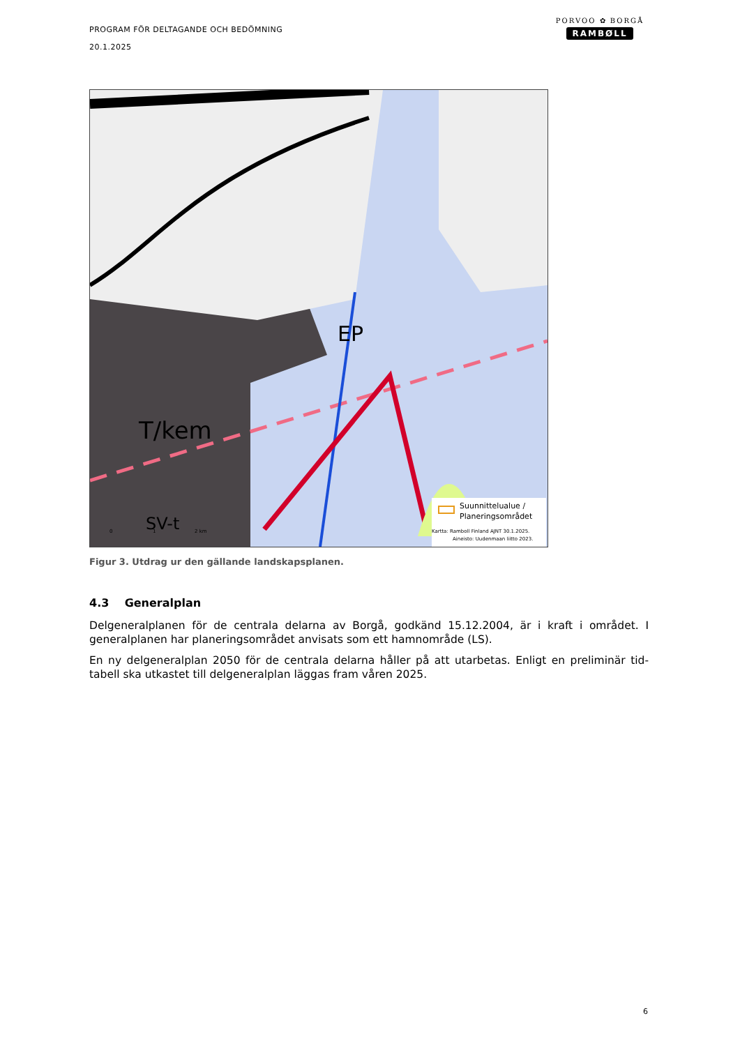PROGRAM FÖR DELTAGANDE OCH BEDÖMNING
20.1.2025
PORVOO ✿ BORGÅ
RAMBØLL
EP
T/kem
SV-t
Suunnittelualue /
Planeringsområdet
Kartta: Ramboll Finland AJNT 30.1.2025.
Aineisto: Uudenmaan liitto 2023.
0
1
2 km
Figur 3. Utdrag ur den gällande landskapsplanen.
4.3 Generalplan
Delgeneralplanen för de centrala delarna av Borgå, godkänd 15.12.2004, är i kraft i området. I generalplanen har planeringsområdet anvisats som ett hamnområde (LS).
En ny delgeneralplan 2050 för de centrala delarna håller på att utarbetas. Enligt en preliminär tid-tabell ska utkastet till delgeneralplan läggas fram våren 2025.
6